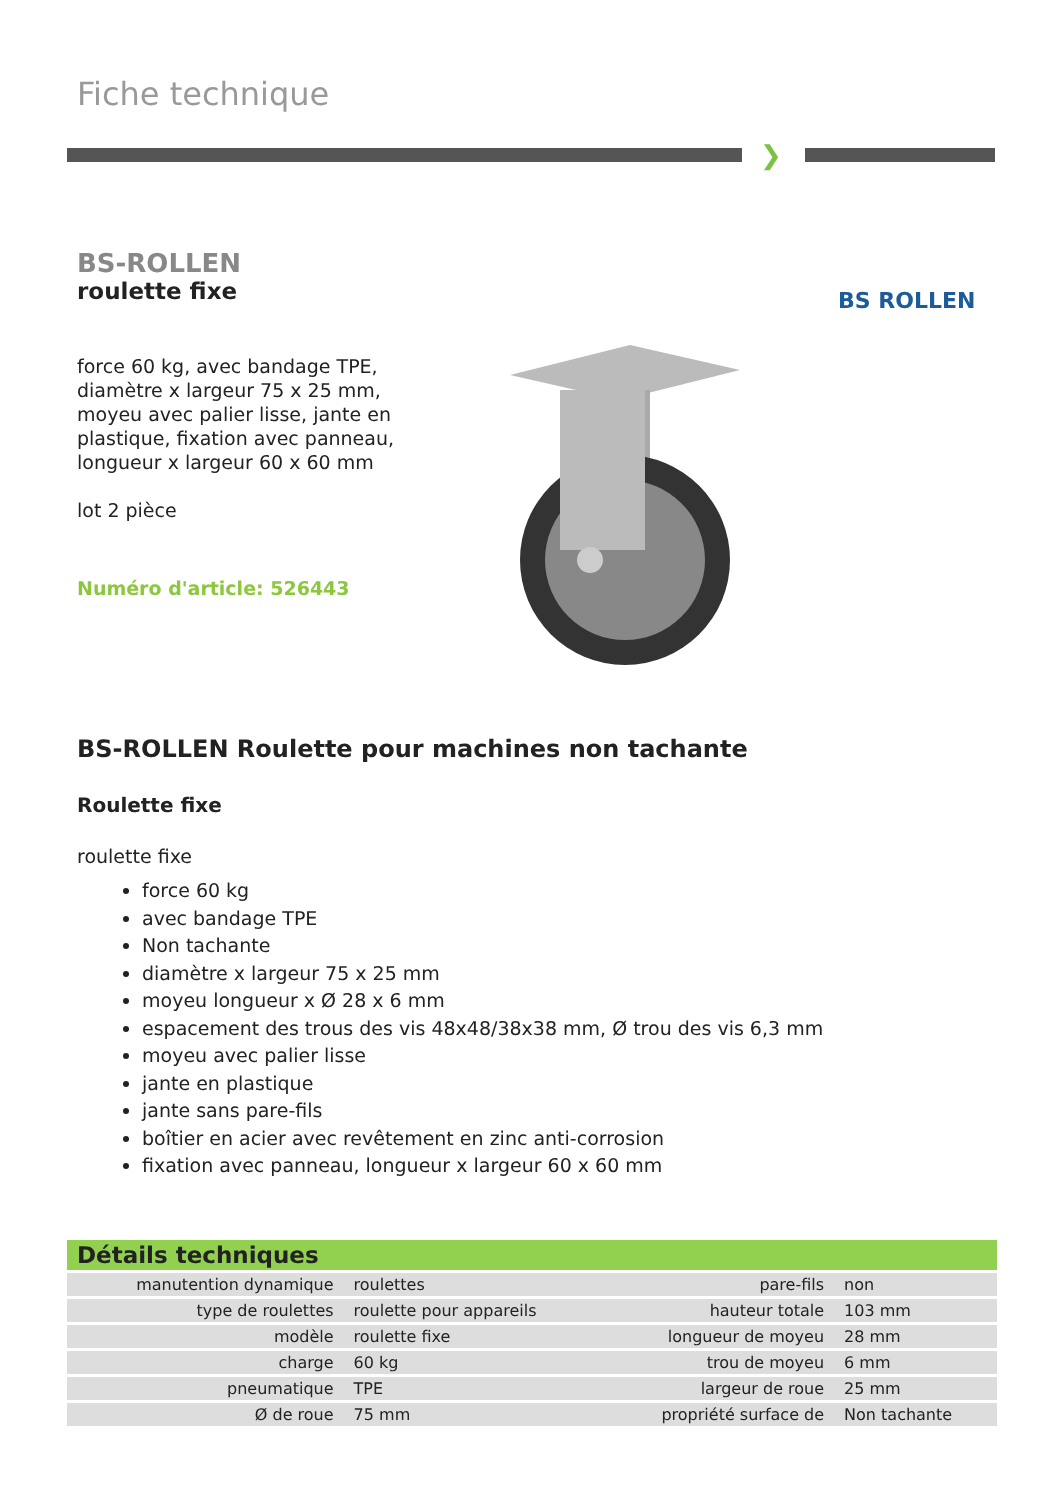Fiche technique
❯
BS-ROLLEN
roulette fixe
force 60 kg, avec bandage TPE, diamètre x largeur 75 x 25 mm, moyeu avec palier lisse, jante en plastique, fixation avec panneau, longueur x largeur 60 x 60 mm
lot 2 pièce
Numéro d'article: 526443
BS ROLLEN
BS-ROLLEN Roulette pour machines non tachante
Roulette fixe
roulette fixe
force 60 kg
avec bandage TPE
Non tachante
diamètre x largeur 75 x 25 mm
moyeu longueur x Ø 28 x 6 mm
espacement des trous des vis 48x48/38x38 mm, Ø trou des vis 6,3 mm
moyeu avec palier lisse
jante en plastique
jante sans pare-fils
boîtier en acier avec revêtement en zinc anti-corrosion
fixation avec panneau, longueur x largeur 60 x 60 mm
Détails techniques
| manutention dynamique | roulettes | pare-fils | non |
| type de roulettes | roulette pour appareils | hauteur totale | 103 mm |
| modèle | roulette fixe | longueur de moyeu | 28 mm |
| charge | 60 kg | trou de moyeu | 6 mm |
| pneumatique | TPE | largeur de roue | 25 mm |
| Ø de roue | 75 mm | propriété surface de | Non tachante |